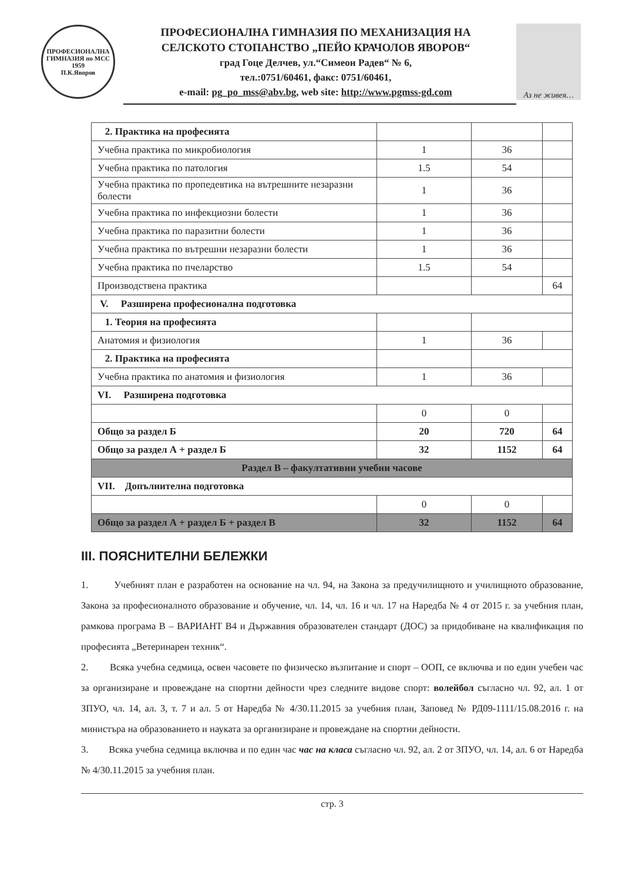ПРОФЕСИОНАЛНА ГИМНАЗИЯ по МСС
1959
П.К.Яворов
ПРОФЕСИОНАЛНА ГИМНАЗИЯ ПО МЕХАНИЗАЦИЯ НА
СЕЛСКОТО СТОПАНСТВО „ПЕЙО КРАЧОЛОВ ЯВОРОВ“
град Гоце Делчев, ул.“Симеон Радев“ № 6,
тел.:0751/60461, факс: 0751/60461,
e-mail: pg_po_mss@abv.bg, web site: http://www.pgmss-gd.com
Аз не живея…
| 2. Практика на професията | | | |
| Учебна практика по микробиология | 1 | 36 | |
| Учебна практика по патология | 1.5 | 54 | |
| Учебна практика по пропедевтика на вътрешните незаразни болести | 1 | 36 | |
| Учебна практика по инфекциозни болести | 1 | 36 | |
| Учебна практика по паразитни болести | 1 | 36 | |
| Учебна практика по вътрешни незаразни болести | 1 | 36 | |
| Учебна практика по пчеларство | 1.5 | 54 | |
| Производствена практика | | | 64 |
| V. Разширена професионална подготовка | | | |
| 1. Теория на професията | | | |
| Анатомия и физиология | 1 | 36 | |
| 2. Практика на професията | | | |
| Учебна практика по анатомия и физиология | 1 | 36 | |
| VI. Разширена подготовка | | | |
| | 0 | 0 | |
| Общо за раздел Б | 20 | 720 | 64 |
| Общо за раздел А + раздел Б | 32 | 1152 | 64 |
| Раздел В – факултативни учебни часове | | | |
| VII. Допълнителна подготовка | | | |
| | 0 | 0 | |
| Общо за раздел А + раздел Б + раздел В | 32 | 1152 | 64 |
III. ПОЯСНИТЕЛНИ БЕЛЕЖКИ
1. Учебният план е разработен на основание на чл. 94, на Закона за предучилищното и училищното образование, Закона за професионалното образование и обучение, чл. 14, чл. 16 и чл. 17 на Наредба № 4 от 2015 г. за учебния план, рамкова програма В – ВАРИАНТ В4 и Държавния образователен стандарт (ДОС) за придобиване на квалификация по професията „Ветеринарен техник“.
2. Всяка учебна седмица, освен часовете по физическо възпитание и спорт – ООП, се включва и по един учебен час за организиране и провеждане на спортни дейности чрез следните видове спорт: волейбол съгласно чл. 92, ал. 1 от ЗПУО, чл. 14, ал. 3, т. 7 и ал. 5 от Наредба № 4/30.11.2015 за учебния план, Заповед № РД09-1111/15.08.2016 г. на министъра на образованието и науката за организиране и провеждане на спортни дейности.
3. Всяка учебна седмица включва и по един час час на класа съгласно чл. 92, ал. 2 от ЗПУО, чл. 14, ал. 6 от Наредба № 4/30.11.2015 за учебния план.
стр. 3